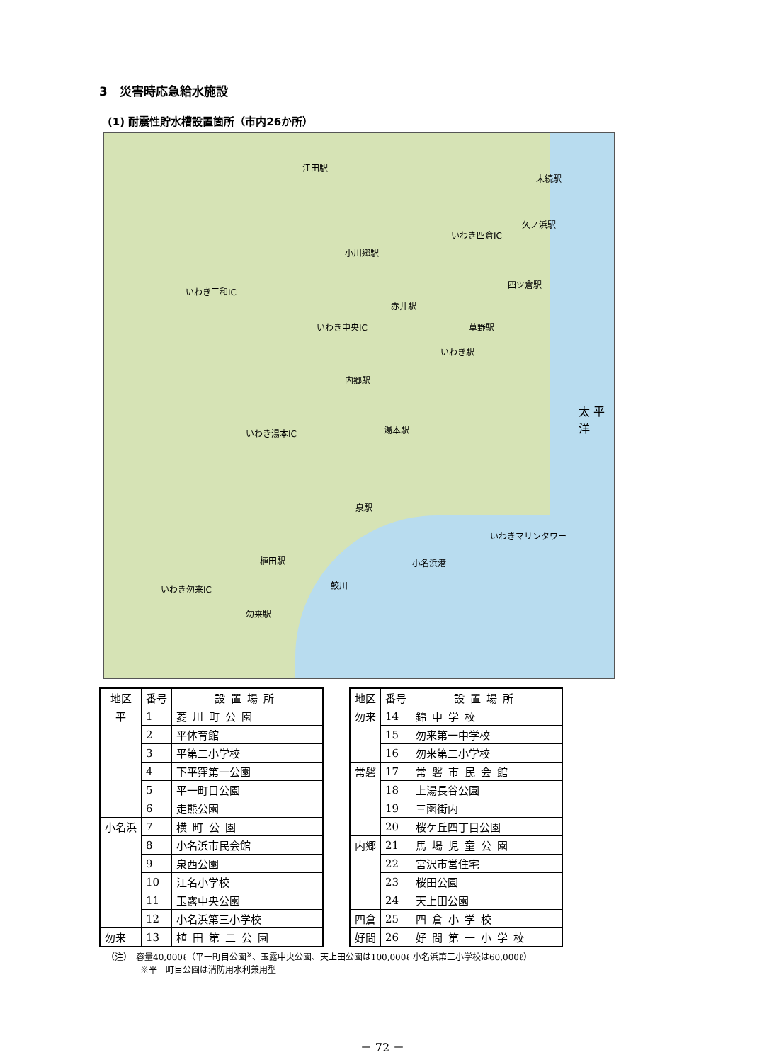3　災害時応急給水施設
(1) 耐震性貯水槽設置箇所（市内26か所）
江田駅
末続駅
久ノ浜駅
いわき四倉IC
小川郷駅
四ツ倉駅
いわき三和IC
赤井駅
いわき中央IC 草野駅
いわき駅
内郷駅
いわき湯本IC 湯本駅
太 平 洋
泉駅
いわきマリンタワー
植田駅 小名浜港
いわき勿来IC 鮫川
勿来駅
| 地区 | 番号 | 設置場所 |
| --- | --- | --- |
| 平 | 1 | 菱川町公園 |
| | 2 | 平体育館 |
| | 3 | 平第二小学校 |
| | 4 | 下平窪第一公園 |
| | 5 | 平一町目公園 |
| | 6 | 走熊公園 |
| 小名浜 | 7 | 横町公園 |
| | 8 | 小名浜市民会館 |
| | 9 | 泉西公園 |
| | 10 | 江名小学校 |
| | 11 | 玉露中央公園 |
| | 12 | 小名浜第三小学校 |
| 勿来 | 13 | 植田第二公園 |
| 地区 | 番号 | 設置場所 |
| --- | --- | --- |
| 勿来 | 14 | 錦中学校 |
| | 15 | 勿来第一中学校 |
| | 16 | 勿来第二小学校 |
| 常磐 | 17 | 常磐市民会館 |
| | 18 | 上湯長谷公園 |
| | 19 | 三函街内 |
| | 20 | 桜ケ丘四丁目公園 |
| 内郷 | 21 | 馬場児童公園 |
| | 22 | 宮沢市営住宅 |
| | 23 | 桜田公園 |
| | 24 | 天上田公園 |
| 四倉 | 25 | 四倉小学校 |
| 好間 | 26 | 好間第一小学校 |
（注）　容量40,000ℓ（平一町目公園<sup>※</sup>、玉露中央公園、天上田公園は100,000ℓ 小名浜第三小学校は60,000ℓ）
　　　　※平一町目公園は消防用水利兼用型
－ 72 －